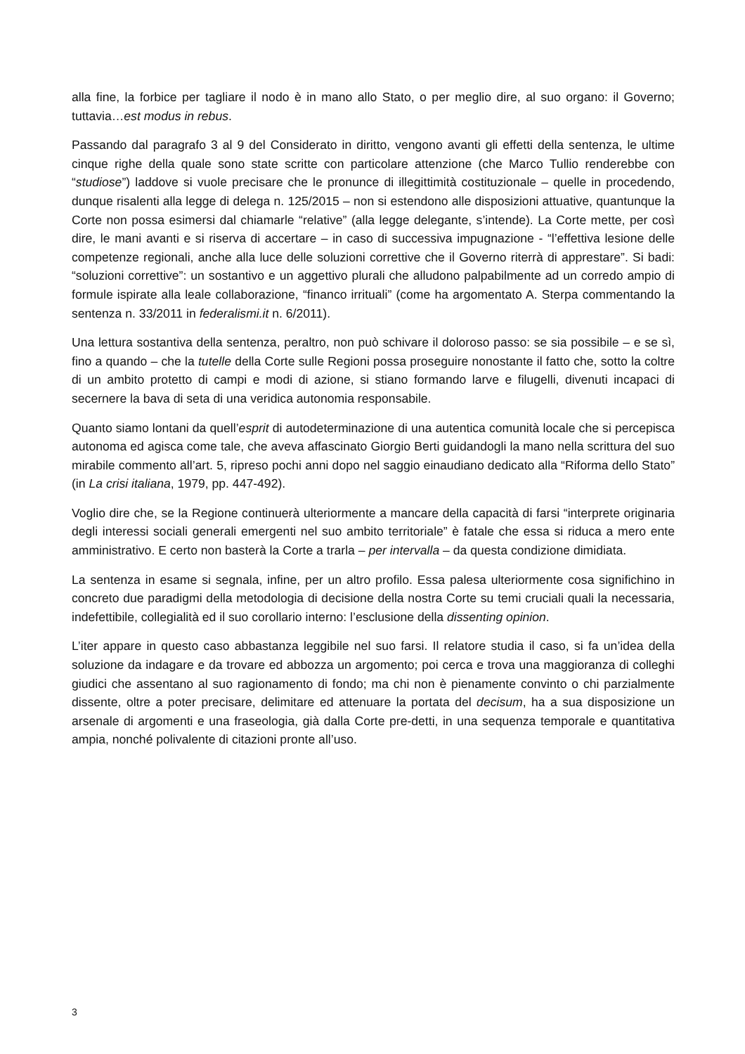alla fine, la forbice per tagliare il nodo è in mano allo Stato, o per meglio dire, al suo organo: il Governo; tuttavia…est modus in rebus.
Passando dal paragrafo 3 al 9 del Considerato in diritto, vengono avanti gli effetti della sentenza, le ultime cinque righe della quale sono state scritte con particolare attenzione (che Marco Tullio renderebbe con “studiose”) laddove si vuole precisare che le pronunce di illegittimità costituzionale – quelle in procedendo, dunque risalenti alla legge di delega n. 125/2015 – non si estendono alle disposizioni attuative, quantunque la Corte non possa esimersi dal chiamarle “relative” (alla legge delegante, s’intende). La Corte mette, per così dire, le mani avanti e si riserva di accertare – in caso di successiva impugnazione - “l’effettiva lesione delle competenze regionali, anche alla luce delle soluzioni correttive che il Governo riterrà di apprestare”. Si badi: “soluzioni correttive”: un sostantivo e un aggettivo plurali che alludono palpabilmente ad un corredo ampio di formule ispirate alla leale collaborazione, “financo irrituali” (come ha argomentato A. Sterpa commentando la sentenza n. 33/2011 in federalismi.it n. 6/2011).
Una lettura sostantiva della sentenza, peraltro, non può schivare il doloroso passo: se sia possibile – e se sì, fino a quando – che la tutelle della Corte sulle Regioni possa proseguire nonostante il fatto che, sotto la coltre di un ambito protetto di campi e modi di azione, si stiano formando larve e filugelli, divenuti incapaci di secernere la bava di seta di una veridica autonomia responsabile.
Quanto siamo lontani da quell’esprit di autodeterminazione di una autentica comunità locale che si percepisca autonoma ed agisca come tale, che aveva affascinato Giorgio Berti guidandogli la mano nella scrittura del suo mirabile commento all’art. 5, ripreso pochi anni dopo nel saggio einaudiano dedicato alla “Riforma dello Stato” (in La crisi italiana, 1979, pp. 447-492).
Voglio dire che, se la Regione continuerà ulteriormente a mancare della capacità di farsi “interprete originaria degli interessi sociali generali emergenti nel suo ambito territoriale” è fatale che essa si riduca a mero ente amministrativo. E certo non basterà la Corte a trarla – per intervalla – da questa condizione dimidiata.
La sentenza in esame si segnala, infine, per un altro profilo. Essa palesa ulteriormente cosa significhino in concreto due paradigmi della metodologia di decisione della nostra Corte su temi cruciali quali la necessaria, indefettibile, collegialità ed il suo corollario interno: l’esclusione della dissenting opinion.
L’iter appare in questo caso abbastanza leggibile nel suo farsi. Il relatore studia il caso, si fa un’idea della soluzione da indagare e da trovare ed abbozza un argomento; poi cerca e trova una maggioranza di colleghi giudici che assentano al suo ragionamento di fondo; ma chi non è pienamente convinto o chi parzialmente dissente, oltre a poter precisare, delimitare ed attenuare la portata del decisum, ha a sua disposizione un arsenale di argomenti e una fraseologia, già dalla Corte pre-detti, in una sequenza temporale e quantitativa ampia, nonché polivalente di citazioni pronte all’uso.
3